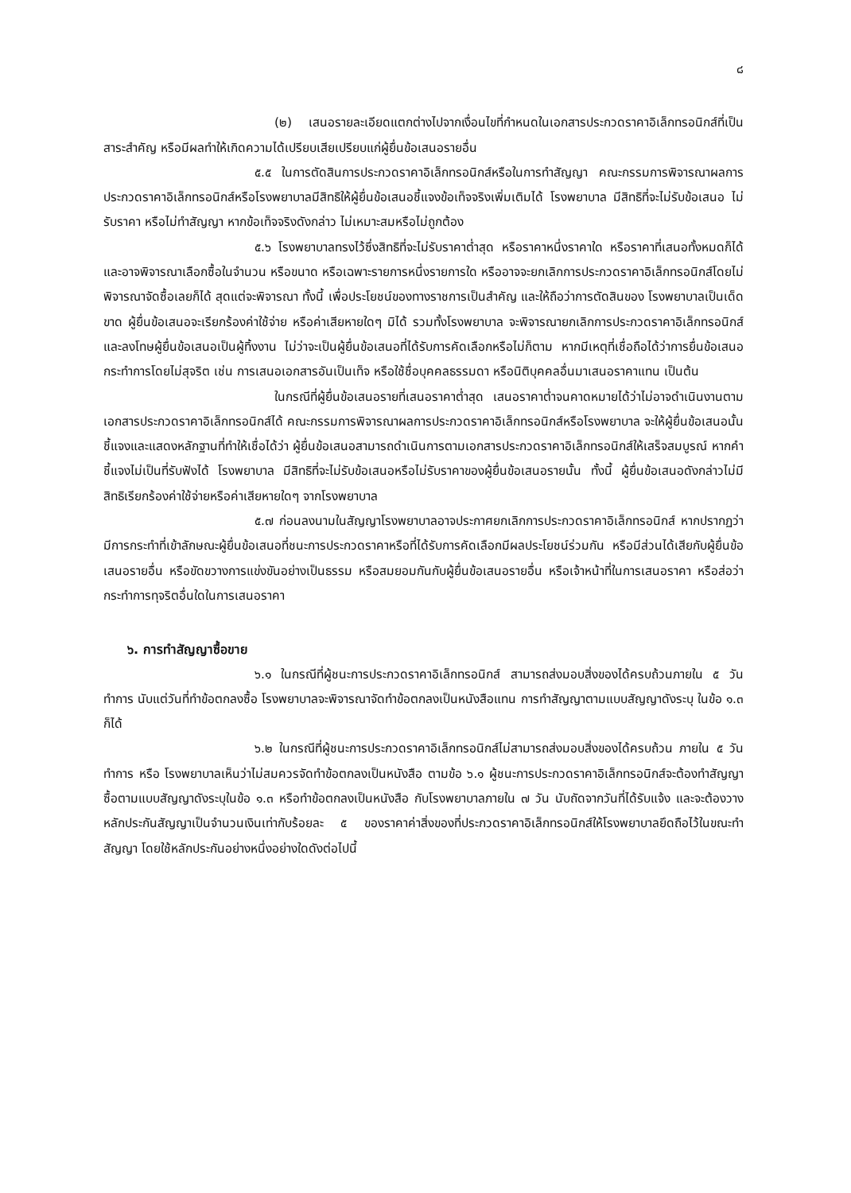๘
(๒) เสนอรายละเอียดแตกต่างไปจากเงื่อนไขที่กำหนดในเอกสารประกวดราคาอิเล็กทรอนิกส์ที่เป็นสาระสำคัญ หรือมีผลทำให้เกิดความได้เปรียบเสียเปรียบแก่ผู้ยื่นข้อเสนอรายอื่น
๕.๕ ในการตัดสินการประกวดราคาอิเล็กทรอนิกส์หรือในการทำสัญญา คณะกรรมการพิจารณาผลการประกวดราคาอิเล็กทรอนิกส์หรือโรงพยาบาลมีสิทธิให้ผู้ยื่นข้อเสนอชี้แจงข้อเท็จจริงเพิ่มเติมได้ โรงพยาบาล มีสิทธิที่จะไม่รับข้อเสนอ ไม่รับราคา หรือไม่ทำสัญญา หากข้อเท็จจริงดังกล่าว ไม่เหมาะสมหรือไม่ถูกต้อง
๕.๖ โรงพยาบาลทรงไว้ซึ่งสิทธิที่จะไม่รับราคาต่ำสุด หรือราคาหนึ่งราคาใด หรือราคาที่เสนอทั้งหมดก็ได้ และอาจพิจารณาเลือกซื้อในจำนวน หรือขนาด หรือเฉพาะรายการหนึ่งรายการใด หรืออาจจะยกเลิกการประกวดราคาอิเล็กทรอนิกส์โดยไม่พิจารณาจัดซื้อเลยก็ได้ สุดแต่จะพิจารณา ทั้งนี้ เพื่อประโยชน์ของทางราชการเป็นสำคัญ และให้ถือว่าการตัดสินของ โรงพยาบาลเป็นเด็ดขาด ผู้ยื่นข้อเสนอจะเรียกร้องค่าใช้จ่าย หรือค่าเสียหายใดๆ มิได้ รวมทั้งโรงพยาบาล จะพิจารณายกเลิกการประกวดราคาอิเล็กทรอนิกส์และลงโทษผู้ยื่นข้อเสนอเป็นผู้ทิ้งงาน ไม่ว่าจะเป็นผู้ยื่นข้อเสนอที่ได้รับการคัดเลือกหรือไม่ก็ตาม หากมีเหตุที่เชื่อถือได้ว่าการยื่นข้อเสนอกระทำการโดยไม่สุจริต เช่น การเสนอเอกสารอันเป็นเท็จ หรือใช้ชื่อบุคคลธรรมดา หรือนิติบุคคลอื่นมาเสนอราคาแทน เป็นต้น
ในกรณีที่ผู้ยื่นข้อเสนอรายที่เสนอราคาต่ำสุด เสนอราคาต่ำจนคาดหมายได้ว่าไม่อาจดำเนินงานตามเอกสารประกวดราคาอิเล็กทรอนิกส์ได้ คณะกรรมการพิจารณาผลการประกวดราคาอิเล็กทรอนิกส์หรือโรงพยาบาล จะให้ผู้ยื่นข้อเสนอนั้นชี้แจงและแสดงหลักฐานที่ทำให้เชื่อได้ว่า ผู้ยื่นข้อเสนอสามารถดำเนินการตามเอกสารประกวดราคาอิเล็กทรอนิกส์ให้เสร็จสมบูรณ์ หากคำชี้แจงไม่เป็นที่รับฟังได้ โรงพยาบาล มีสิทธิที่จะไม่รับข้อเสนอหรือไม่รับราคาของผู้ยื่นข้อเสนอรายนั้น ทั้งนี้ ผู้ยื่นข้อเสนอดังกล่าวไม่มีสิทธิเรียกร้องค่าใช้จ่ายหรือค่าเสียหายใดๆ จากโรงพยาบาล
๕.๗ ก่อนลงนามในสัญญาโรงพยาบาลอาจประกาศยกเลิกการประกวดราคาอิเล็กทรอนิกส์ หากปรากฏว่ามีการกระทำที่เข้าลักษณะผู้ยื่นข้อเสนอที่ชนะการประกวดราคาหรือที่ได้รับการคัดเลือกมีผลประโยชน์ร่วมกัน หรือมีส่วนได้เสียกับผู้ยื่นข้อเสนอรายอื่น หรือขัดขวางการแข่งขันอย่างเป็นธรรม หรือสมยอมกันกับผู้ยื่นข้อเสนอรายอื่น หรือเจ้าหน้าที่ในการเสนอราคา หรือส่อว่ากระทำการทุจริตอื่นใดในการเสนอราคา
๖. การทำสัญญาซื้อขาย
๖.๑ ในกรณีที่ผู้ชนะการประกวดราคาอิเล็กทรอนิกส์ สามารถส่งมอบสิ่งของได้ครบถ้วนภายใน ๕ วันทำการ นับแต่วันที่ทำข้อตกลงซื้อ โรงพยาบาลจะพิจารณาจัดทำข้อตกลงเป็นหนังสือแทน การทำสัญญาตามแบบสัญญาดังระบุ ในข้อ ๑.๓ ก็ได้
๖.๒ ในกรณีที่ผู้ชนะการประกวดราคาอิเล็กทรอนิกส์ไม่สามารถส่งมอบสิ่งของได้ครบถ้วน ภายใน ๕ วันทำการ หรือ โรงพยาบาลเห็นว่าไม่สมควรจัดทำข้อตกลงเป็นหนังสือ ตามข้อ ๖.๑ ผู้ชนะการประกวดราคาอิเล็กทรอนิกส์จะต้องทำสัญญาซื้อตามแบบสัญญาดังระบุในข้อ ๑.๓ หรือทำข้อตกลงเป็นหนังสือ กับโรงพยาบาลภายใน ๗ วัน นับถัดจากวันที่ได้รับแจ้ง และจะต้องวางหลักประกันสัญญาเป็นจำนวนเงินเท่ากับร้อยละ ๕ ของราคาค่าสิ่งของที่ประกวดราคาอิเล็กทรอนิกส์ให้โรงพยาบาลยึดถือไว้ในขณะทำสัญญา โดยใช้หลักประกันอย่างหนึ่งอย่างใดดังต่อไปนี้